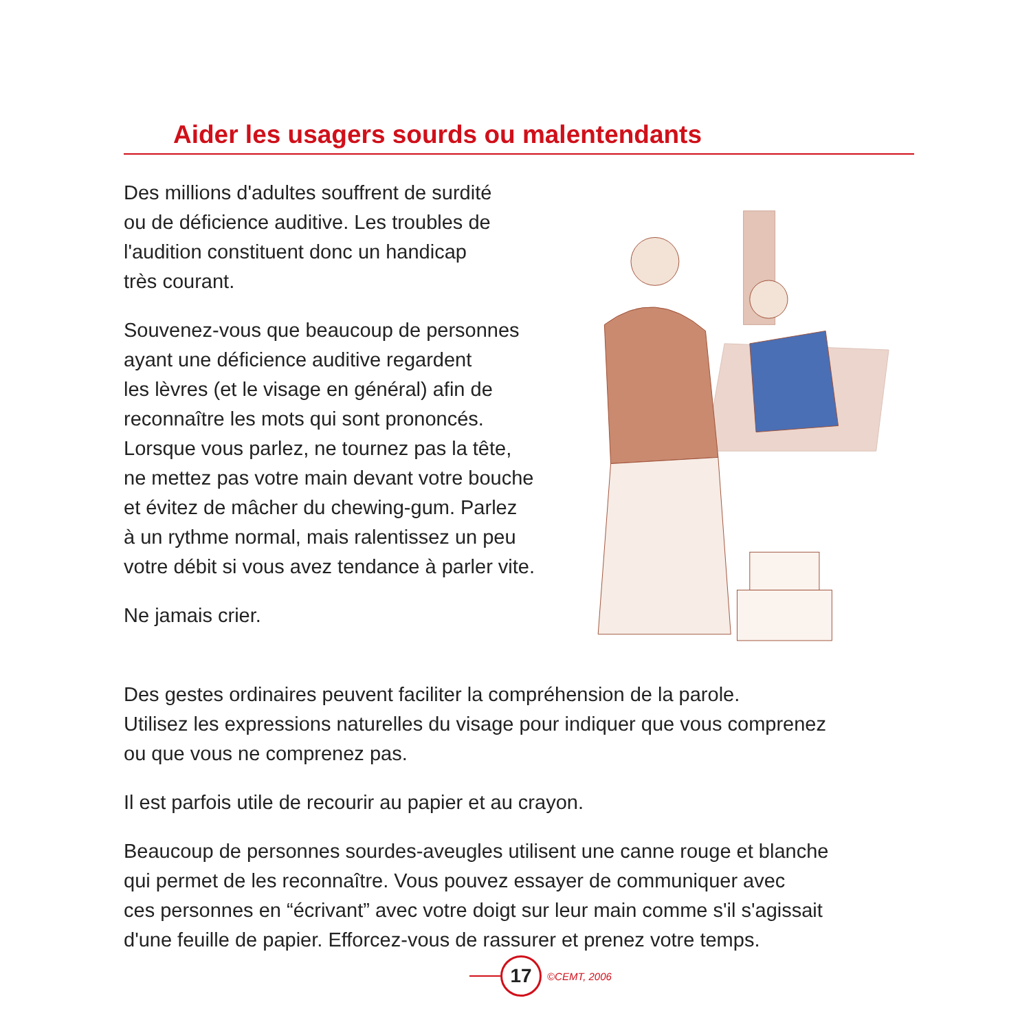Aider les usagers sourds ou malentendants
Des millions d'adultes souffrent de surdité
ou de déficience auditive. Les troubles de
l'audition constituent donc un handicap
très courant.
Souvenez-vous que beaucoup de personnes
ayant une déficience auditive regardent
les lèvres (et le visage en général) afin de
reconnaître les mots qui sont prononcés.
Lorsque vous parlez, ne tournez pas la tête,
ne mettez pas votre main devant votre bouche
et évitez de mâcher du chewing-gum. Parlez
à un rythme normal, mais ralentissez un peu
votre débit si vous avez tendance à parler vite.
Ne jamais crier.
Des gestes ordinaires peuvent faciliter la compréhension de la parole.
Utilisez les expressions naturelles du visage pour indiquer que vous comprenez
ou que vous ne comprenez pas.
Il est parfois utile de recourir au papier et au crayon.
Beaucoup de personnes sourdes-aveugles utilisent une canne rouge et blanche
qui permet de les reconnaître. Vous pouvez essayer de communiquer avec
ces personnes en “écrivant” avec votre doigt sur leur main comme s'il s'agissait
d'une feuille de papier. Efforcez-vous de rassurer et prenez votre temps.
17
©CEMT, 2006